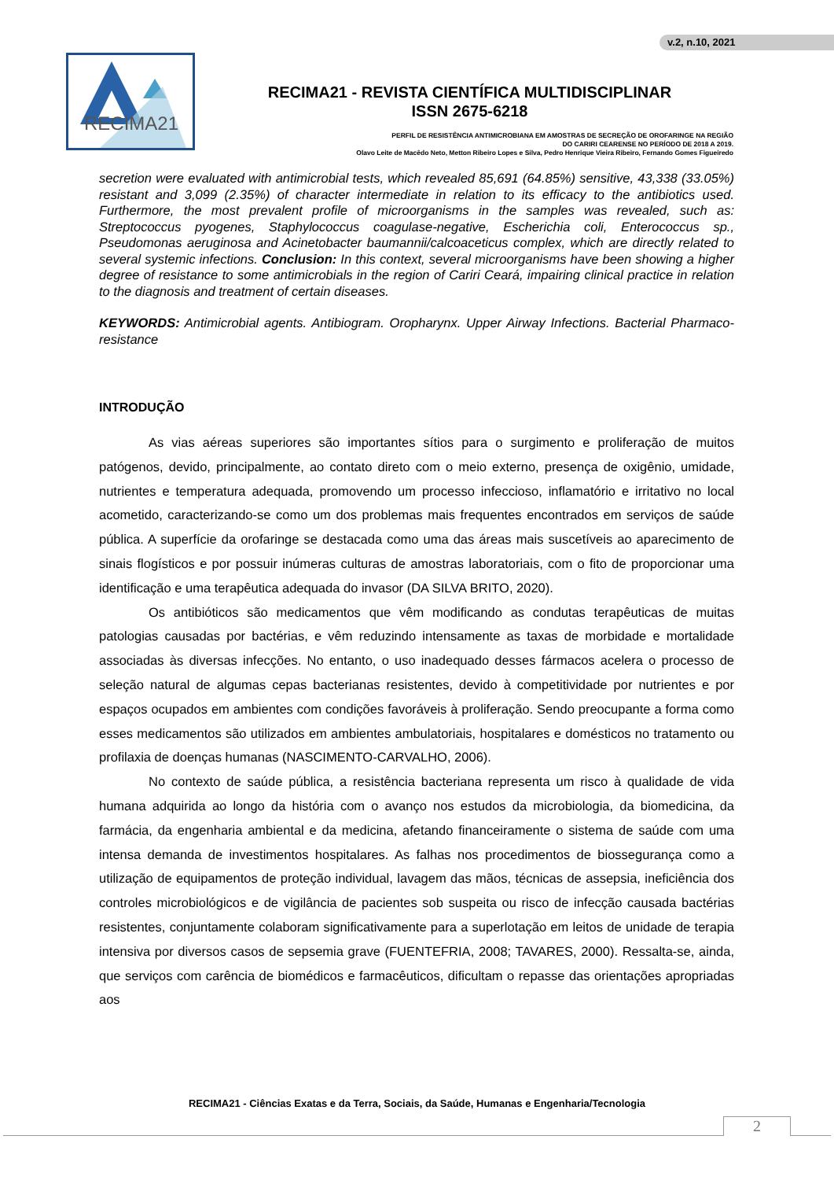v.2, n.10, 2021
RECIMA21
RECIMA21 - REVISTA CIENTÍFICA MULTIDISCIPLINAR
ISSN 2675-6218
PERFIL DE RESISTÊNCIA ANTIMICROBIANA EM AMOSTRAS DE SECREÇÃO DE OROFARINGE NA REGIÃO
DO CARIRI CEARENSE NO PERÍODO DE 2018 A 2019.
Olavo Leite de Macêdo Neto, Metton Ribeiro Lopes e Silva, Pedro Henrique Vieira Ribeiro, Fernando Gomes Figueiredo
secretion were evaluated with antimicrobial tests, which revealed 85,691 (64.85%) sensitive, 43,338 (33.05%) resistant and 3,099 (2.35%) of character intermediate in relation to its efficacy to the antibiotics used. Furthermore, the most prevalent profile of microorganisms in the samples was revealed, such as: Streptococcus pyogenes, Staphylococcus coagulase-negative, Escherichia coli, Enterococcus sp., Pseudomonas aeruginosa and Acinetobacter baumannii/calcoaceticus complex, which are directly related to several systemic infections. Conclusion: In this context, several microorganisms have been showing a higher degree of resistance to some antimicrobials in the region of Cariri Ceará, impairing clinical practice in relation to the diagnosis and treatment of certain diseases.
KEYWORDS: Antimicrobial agents. Antibiogram. Oropharynx. Upper Airway Infections. Bacterial Pharmaco-resistance
INTRODUÇÃO
As vias aéreas superiores são importantes sítios para o surgimento e proliferação de muitos patógenos, devido, principalmente, ao contato direto com o meio externo, presença de oxigênio, umidade, nutrientes e temperatura adequada, promovendo um processo infeccioso, inflamatório e irritativo no local acometido, caracterizando-se como um dos problemas mais frequentes encontrados em serviços de saúde pública. A superfície da orofaringe se destacada como uma das áreas mais suscetíveis ao aparecimento de sinais flogísticos e por possuir inúmeras culturas de amostras laboratoriais, com o fito de proporcionar uma identificação e uma terapêutica adequada do invasor (DA SILVA BRITO, 2020).
Os antibióticos são medicamentos que vêm modificando as condutas terapêuticas de muitas patologias causadas por bactérias, e vêm reduzindo intensamente as taxas de morbidade e mortalidade associadas às diversas infecções. No entanto, o uso inadequado desses fármacos acelera o processo de seleção natural de algumas cepas bacterianas resistentes, devido à competitividade por nutrientes e por espaços ocupados em ambientes com condições favoráveis à proliferação. Sendo preocupante a forma como esses medicamentos são utilizados em ambientes ambulatoriais, hospitalares e domésticos no tratamento ou profilaxia de doenças humanas (NASCIMENTO-CARVALHO, 2006).
No contexto de saúde pública, a resistência bacteriana representa um risco à qualidade de vida humana adquirida ao longo da história com o avanço nos estudos da microbiologia, da biomedicina, da farmácia, da engenharia ambiental e da medicina, afetando financeiramente o sistema de saúde com uma intensa demanda de investimentos hospitalares. As falhas nos procedimentos de biossegurança como a utilização de equipamentos de proteção individual, lavagem das mãos, técnicas de assepsia, ineficiência dos controles microbiológicos e de vigilância de pacientes sob suspeita ou risco de infecção causada bactérias resistentes, conjuntamente colaboram significativamente para a superlotação em leitos de unidade de terapia intensiva por diversos casos de sepsemia grave (FUENTEFRIA, 2008; TAVARES, 2000). Ressalta-se, ainda, que serviços com carência de biomédicos e farmacêuticos, dificultam o repasse das orientações apropriadas aos
RECIMA21 - Ciências Exatas e da Terra, Sociais, da Saúde, Humanas e Engenharia/Tecnologia
2